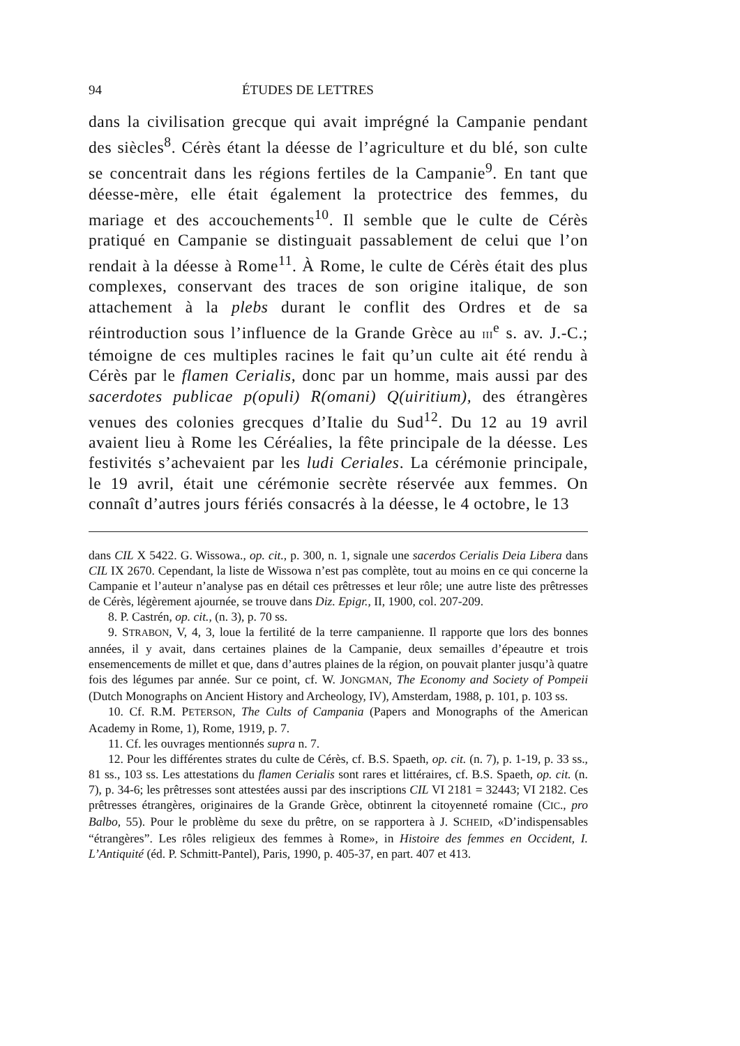94 ÉTUDES DE LETTRES
dans la civilisation grecque qui avait imprégné la Campanie pendant des siècles<sup>8</sup>. Cérès étant la déesse de l’agriculture et du blé, son culte se concentrait dans les régions fertiles de la Campanie<sup>9</sup>. En tant que déesse-mère, elle était également la protectrice des femmes, du mariage et des accouchements<sup>10</sup>. Il semble que le culte de Cérès pratiqué en Campanie se distinguait passablement de celui que l’on rendait à la déesse à Rome<sup>11</sup>. À Rome, le culte de Cérès était des plus complexes, conservant des traces de son origine italique, de son attachement à la plebs durant le conflit des Ordres et de sa réintroduction sous l’influence de la Grande Grèce au III<sup>e</sup> s. av. J.-C.; témoigne de ces multiples racines le fait qu’un culte ait été rendu à Cérès par le flamen Cerialis, donc par un homme, mais aussi par des sacerdotes publicae p(opuli) R(omani) Q(uiritium), des étrangères venues des colonies grecques d’Italie du Sud<sup>12</sup>. Du 12 au 19 avril avaient lieu à Rome les Céréalies, la fête principale de la déesse. Les festivités s’achevaient par les ludi Ceriales. La cérémonie principale, le 19 avril, était une cérémonie secrète réservée aux femmes. On connaît d’autres jours fériés consacrés à la déesse, le 4 octobre, le 13
dans CIL X 5422. G. Wissowa., op. cit., p. 300, n. 1, signale une sacerdos Cerialis Deia Libera dans CIL IX 2670. Cependant, la liste de Wissowa n’est pas complète, tout au moins en ce qui concerne la Campanie et l’auteur n’analyse pas en détail ces prêtresses et leur rôle; une autre liste des prêtresses de Cérès, légèrement ajournée, se trouve dans Diz. Epigr., II, 1900, col. 207-209.
8. P. Castrén, op. cit., (n. 3), p. 70 ss.
9. STRABON, V, 4, 3, loue la fertilité de la terre campanienne. Il rapporte que lors des bonnes années, il y avait, dans certaines plaines de la Campanie, deux semailles d’épeautre et trois ensemencements de millet et que, dans d’autres plaines de la région, on pouvait planter jusqu’à quatre fois des légumes par année. Sur ce point, cf. W. JONGMAN, The Economy and Society of Pompeii (Dutch Monographs on Ancient History and Archeology, IV), Amsterdam, 1988, p. 101, p. 103 ss.
10. Cf. R.M. PETERSON, The Cults of Campania (Papers and Monographs of the American Academy in Rome, 1), Rome, 1919, p. 7.
11. Cf. les ouvrages mentionnés supra n. 7.
12. Pour les différentes strates du culte de Cérès, cf. B.S. Spaeth, op. cit. (n. 7), p. 1-19, p. 33 ss., 81 ss., 103 ss. Les attestations du flamen Cerialis sont rares et littéraires, cf. B.S. Spaeth, op. cit. (n. 7), p. 34-6; les prêtresses sont attestées aussi par des inscriptions CIL VI 2181 = 32443; VI 2182. Ces prêtresses étrangères, originaires de la Grande Grèce, obtinrent la citoyenneté romaine (CIC., pro Balbo, 55). Pour le problème du sexe du prêtre, on se rapportera à J. SCHEID, «D’indispensables “étrangères”. Les rôles religieux des femmes à Rome», in Histoire des femmes en Occident, I. L’Antiquité (éd. P. Schmitt-Pantel), Paris, 1990, p. 405-37, en part. 407 et 413.